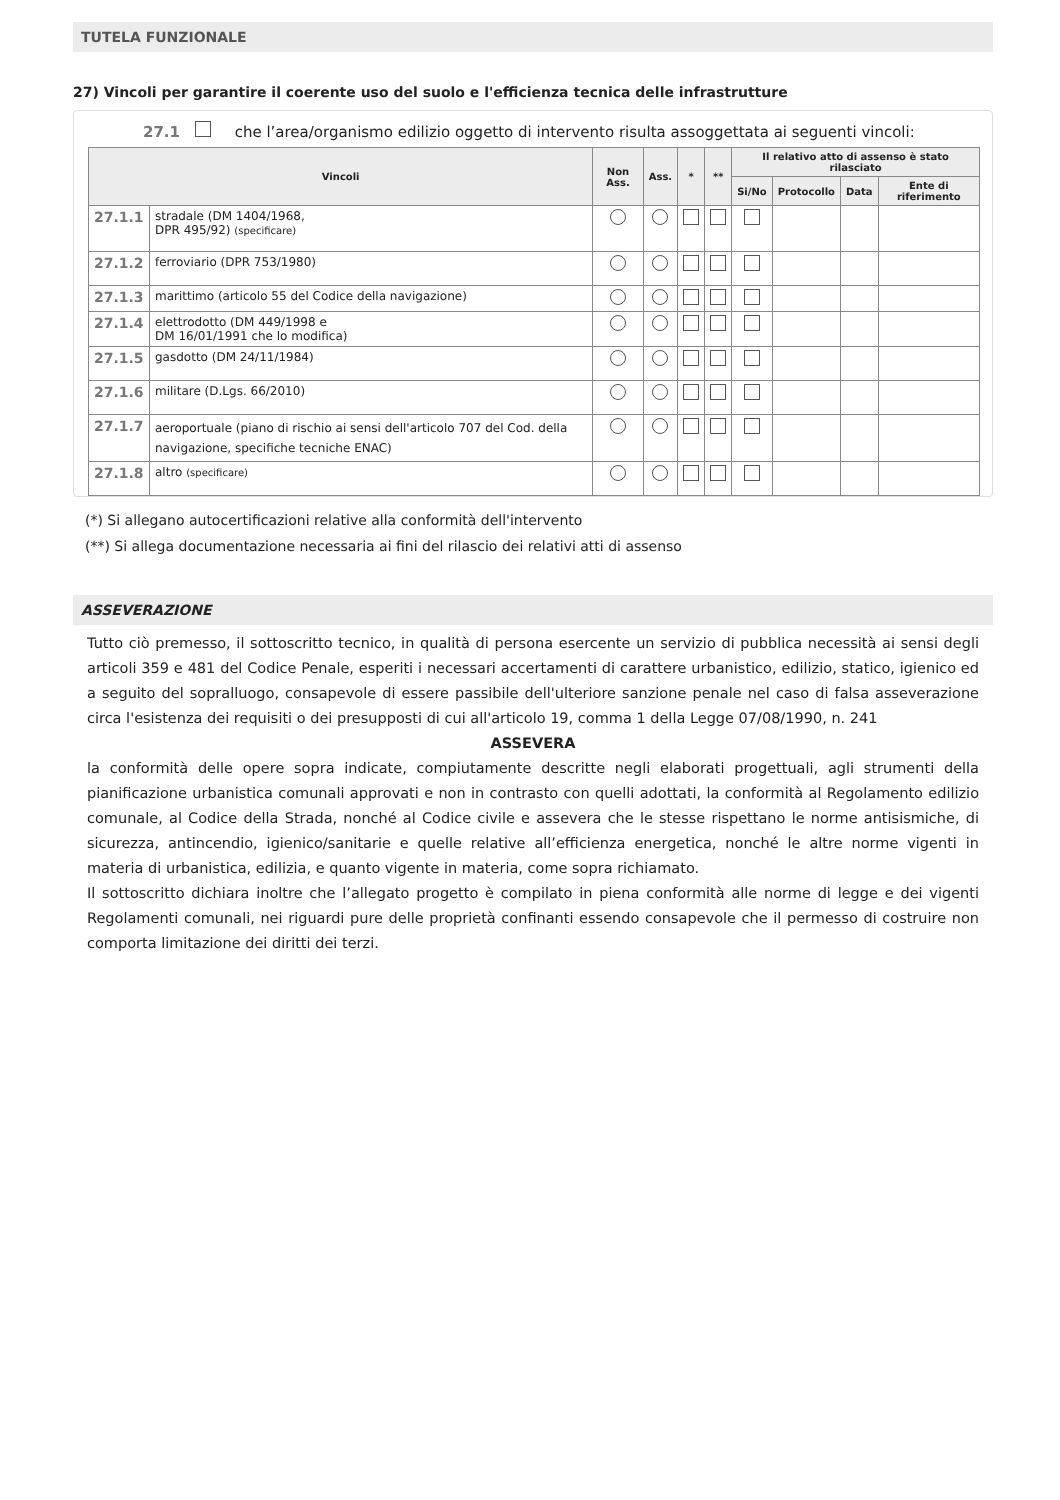TUTELA FUNZIONALE
27) Vincoli per garantire il coerente uso del suolo e l'efficienza tecnica delle infrastrutture
27.1 che l’area/organismo edilizio oggetto di intervento risulta assoggettata ai seguenti vincoli:
| Vincoli | | Non Ass. | Ass. | * | ** | Il relativo atto di assenso è stato rilasciato | | | |
| --- | --- | --- | --- | --- | --- | --- | --- | --- | --- |
| | | | | | | Si/No | Protocollo | Data | Ente di riferimento |
| 27.1.1 | stradale (DM 1404/1968, DPR 495/92) (specificare) | | | | | | | | |
| 27.1.2 | ferroviario (DPR 753/1980) | | | | | | | | |
| 27.1.3 | marittimo (articolo 55 del Codice della navigazione) | | | | | | | | |
| 27.1.4 | elettrodotto (DM 449/1998 e DM 16/01/1991 che lo modifica) | | | | | | | | |
| 27.1.5 | gasdotto (DM 24/11/1984) | | | | | | | | |
| 27.1.6 | militare (D.Lgs. 66/2010) | | | | | | | | |
| 27.1.7 | aeroportuale (piano di rischio ai sensi dell'articolo 707 del Cod. della navigazione, specifiche tecniche ENAC) | | | | | | | | |
| 27.1.8 | altro (specificare) | | | | | | | | |
(*) Si allegano autocertificazioni relative alla conformità dell'intervento
(**) Si allega documentazione necessaria ai fini del rilascio dei relativi atti di assenso
ASSEVERAZIONE
Tutto ciò premesso, il sottoscritto tecnico, in qualità di persona esercente un servizio di pubblica necessità ai sensi degli articoli 359 e 481 del Codice Penale, esperiti i necessari accertamenti di carattere urbanistico, edilizio, statico, igienico ed a seguito del sopralluogo, consapevole di essere passibile dell'ulteriore sanzione penale nel caso di falsa asseverazione circa l'esistenza dei requisiti o dei presupposti di cui all'articolo 19, comma 1 della Legge 07/08/1990, n. 241
ASSEVERA
la conformità delle opere sopra indicate, compiutamente descritte negli elaborati progettuali, agli strumenti della pianificazione urbanistica comunali approvati e non in contrasto con quelli adottati, la conformità al Regolamento edilizio comunale, al Codice della Strada, nonché al Codice civile e assevera che le stesse rispettano le norme antisismiche, di sicurezza, antincendio, igienico/sanitarie e quelle relative all’efficienza energetica, nonché le altre norme vigenti in materia di urbanistica, edilizia, e quanto vigente in materia, come sopra richiamato.
Il sottoscritto dichiara inoltre che l’allegato progetto è compilato in piena conformità alle norme di legge e dei vigenti Regolamenti comunali, nei riguardi pure delle proprietà confinanti essendo consapevole che il permesso di costruire non comporta limitazione dei diritti dei terzi.